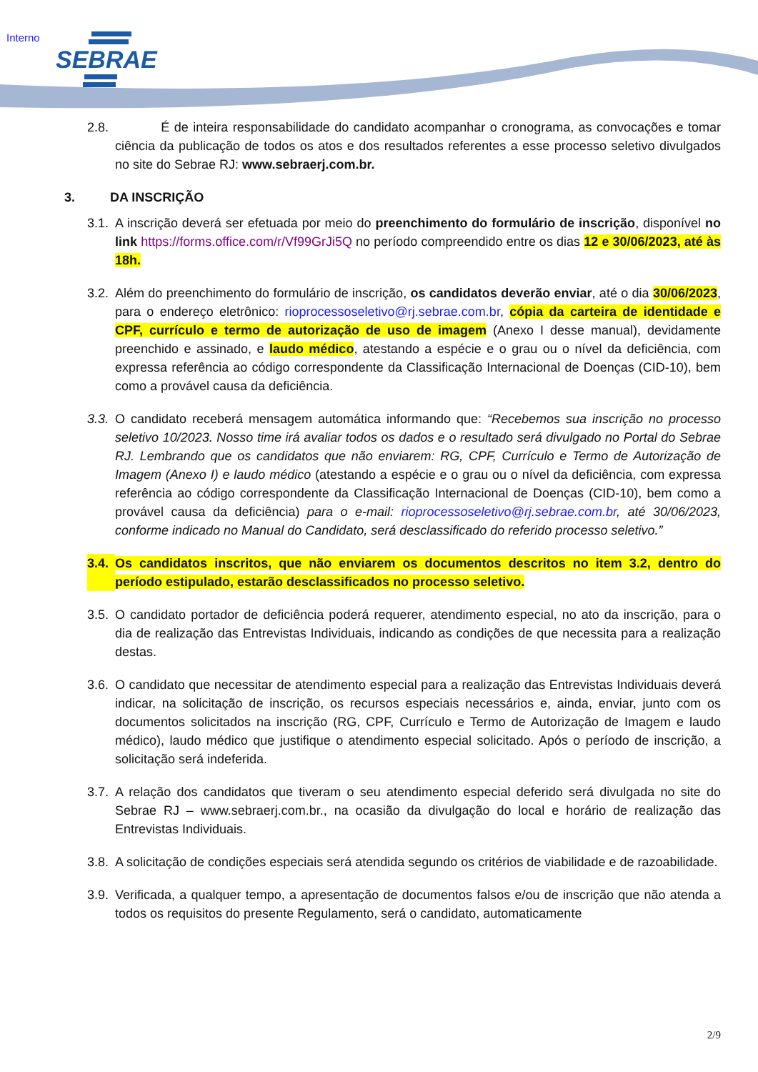Interno SEBRAE
2.8. É de inteira responsabilidade do candidato acompanhar o cronograma, as convocações e tomar ciência da publicação de todos os atos e dos resultados referentes a esse processo seletivo divulgados no site do Sebrae RJ: www.sebraerj.com.br.
3. DA INSCRIÇÃO
3.1. A inscrição deverá ser efetuada por meio do preenchimento do formulário de inscrição, disponível no link https://forms.office.com/r/Vf99GrJi5Q no período compreendido entre os dias 12 e 30/06/2023, até às 18h.
3.2. Além do preenchimento do formulário de inscrição, os candidatos deverão enviar, até o dia 30/06/2023, para o endereço eletrônico: rioprocessoseletivo@rj.sebrae.com.br, cópia da carteira de identidade e CPF, currículo e termo de autorização de uso de imagem (Anexo I desse manual), devidamente preenchido e assinado, e laudo médico, atestando a espécie e o grau ou o nível da deficiência, com expressa referência ao código correspondente da Classificação Internacional de Doenças (CID-10), bem como a provável causa da deficiência.
3.3. O candidato receberá mensagem automática informando que: “Recebemos sua inscrição no processo seletivo 10/2023. Nosso time irá avaliar todos os dados e o resultado será divulgado no Portal do Sebrae RJ. Lembrando que os candidatos que não enviarem: RG, CPF, Currículo e Termo de Autorização de Imagem (Anexo I) e laudo médico (atestando a espécie e o grau ou o nível da deficiência, com expressa referência ao código correspondente da Classificação Internacional de Doenças (CID-10), bem como a provável causa da deficiência) para o e-mail: rioprocessoseletivo@rj.sebrae.com.br, até 30/06/2023, conforme indicado no Manual do Candidato, será desclassificado do referido processo seletivo.”
3.4. Os candidatos inscritos, que não enviarem os documentos descritos no item 3.2, dentro do período estipulado, estarão desclassificados no processo seletivo.
3.5. O candidato portador de deficiência poderá requerer, atendimento especial, no ato da inscrição, para o dia de realização das Entrevistas Individuais, indicando as condições de que necessita para a realização destas.
3.6. O candidato que necessitar de atendimento especial para a realização das Entrevistas Individuais deverá indicar, na solicitação de inscrição, os recursos especiais necessários e, ainda, enviar, junto com os documentos solicitados na inscrição (RG, CPF, Currículo e Termo de Autorização de Imagem e laudo médico), laudo médico que justifique o atendimento especial solicitado. Após o período de inscrição, a solicitação será indeferida.
3.7. A relação dos candidatos que tiveram o seu atendimento especial deferido será divulgada no site do Sebrae RJ – www.sebraerj.com.br., na ocasião da divulgação do local e horário de realização das Entrevistas Individuais.
3.8. A solicitação de condições especiais será atendida segundo os critérios de viabilidade e de razoabilidade.
3.9. Verificada, a qualquer tempo, a apresentação de documentos falsos e/ou de inscrição que não atenda a todos os requisitos do presente Regulamento, será o candidato, automaticamente
2/9